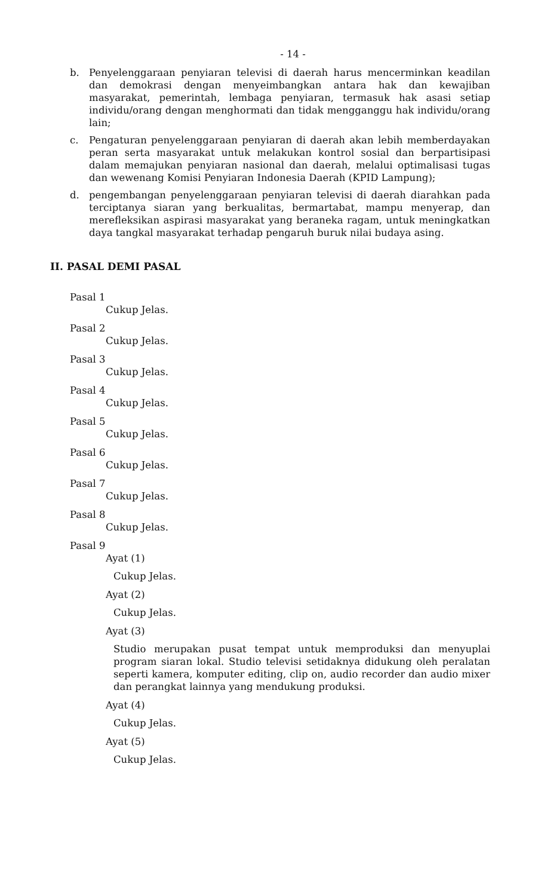- 14 -
b. Penyelenggaraan penyiaran televisi di daerah harus mencerminkan keadilan dan demokrasi dengan menyeimbangkan antara hak dan kewajiban masyarakat, pemerintah, lembaga penyiaran, termasuk hak asasi setiap individu/orang dengan menghormati dan tidak mengganggu hak individu/orang lain;
c. Pengaturan penyelenggaraan penyiaran di daerah akan lebih memberdayakan peran serta masyarakat untuk melakukan kontrol sosial dan berpartisipasi dalam memajukan penyiaran nasional dan daerah, melalui optimalisasi tugas dan wewenang Komisi Penyiaran Indonesia Daerah (KPID Lampung);
d. pengembangan penyelenggaraan penyiaran televisi di daerah diarahkan pada terciptanya siaran yang berkualitas, bermartabat, mampu menyerap, dan merefleksikan aspirasi masyarakat yang beraneka ragam, untuk meningkatkan daya tangkal masyarakat terhadap pengaruh buruk nilai budaya asing.
II. PASAL DEMI PASAL
Pasal 1
Cukup Jelas.
Pasal 2
Cukup Jelas.
Pasal 3
Cukup Jelas.
Pasal 4
Cukup Jelas.
Pasal 5
Cukup Jelas.
Pasal 6
Cukup Jelas.
Pasal 7
Cukup Jelas.
Pasal 8
Cukup Jelas.
Pasal 9
Ayat (1)
Cukup Jelas.
Ayat (2)
Cukup Jelas.
Ayat (3)
Studio merupakan pusat tempat untuk memproduksi dan menyuplai program siaran lokal. Studio televisi setidaknya didukung oleh peralatan seperti kamera, komputer editing, clip on, audio recorder dan audio mixer dan perangkat lainnya yang mendukung produksi.
Ayat (4)
Cukup Jelas.
Ayat (5)
Cukup Jelas.